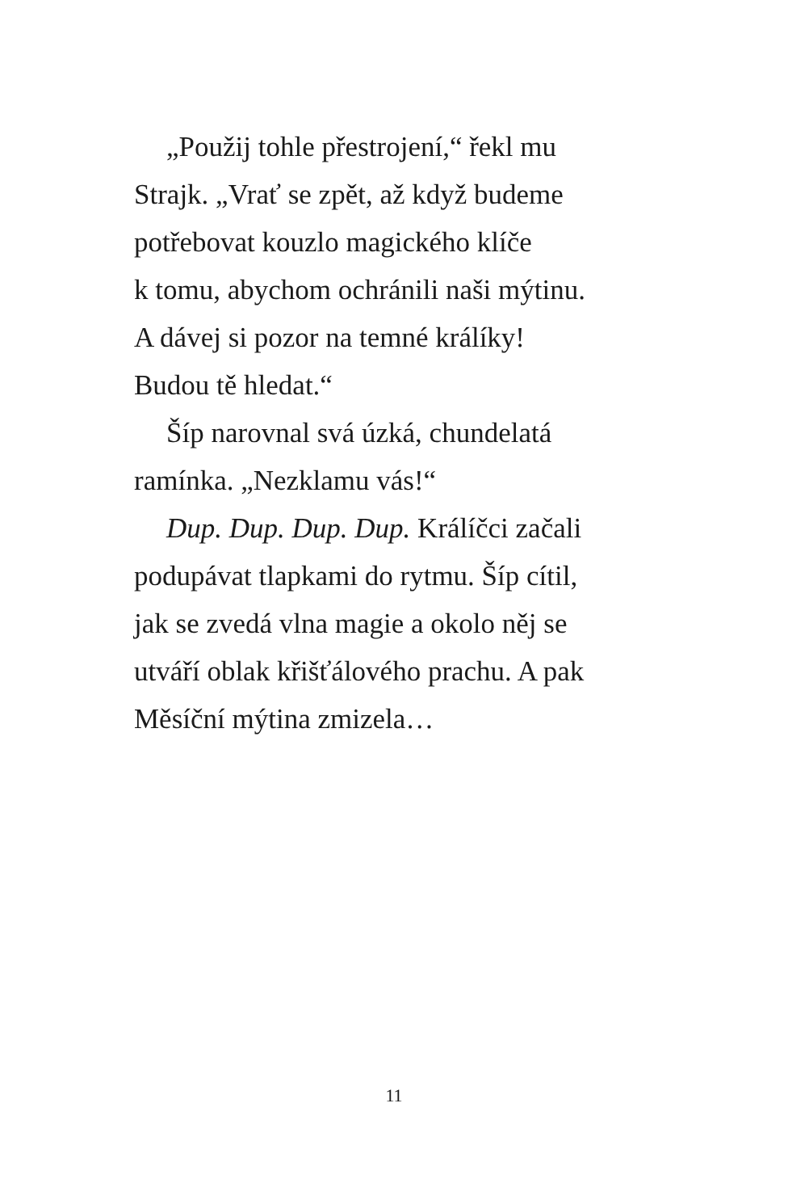„Použij tohle přestrojení,“ řekl mu
Strajk. „Vrať se zpět, až když budeme
potřebovat kouzlo magického klíče
k tomu, abychom ochránili naši mýtinu.
A dávej si pozor na temné králíky!
Budou tě hledat.“
Šíp narovnal svá úzká, chundelatá
ramínka. „Nezklamu vás!“
Dup. Dup. Dup. Dup. Králíčci začali
podupávat tlapkami do rytmu. Šíp cítil,
jak se zvedá vlna magie a okolo něj se
utváří oblak křišťálového prachu. A pak
Měsíční mýtina zmizela…
11